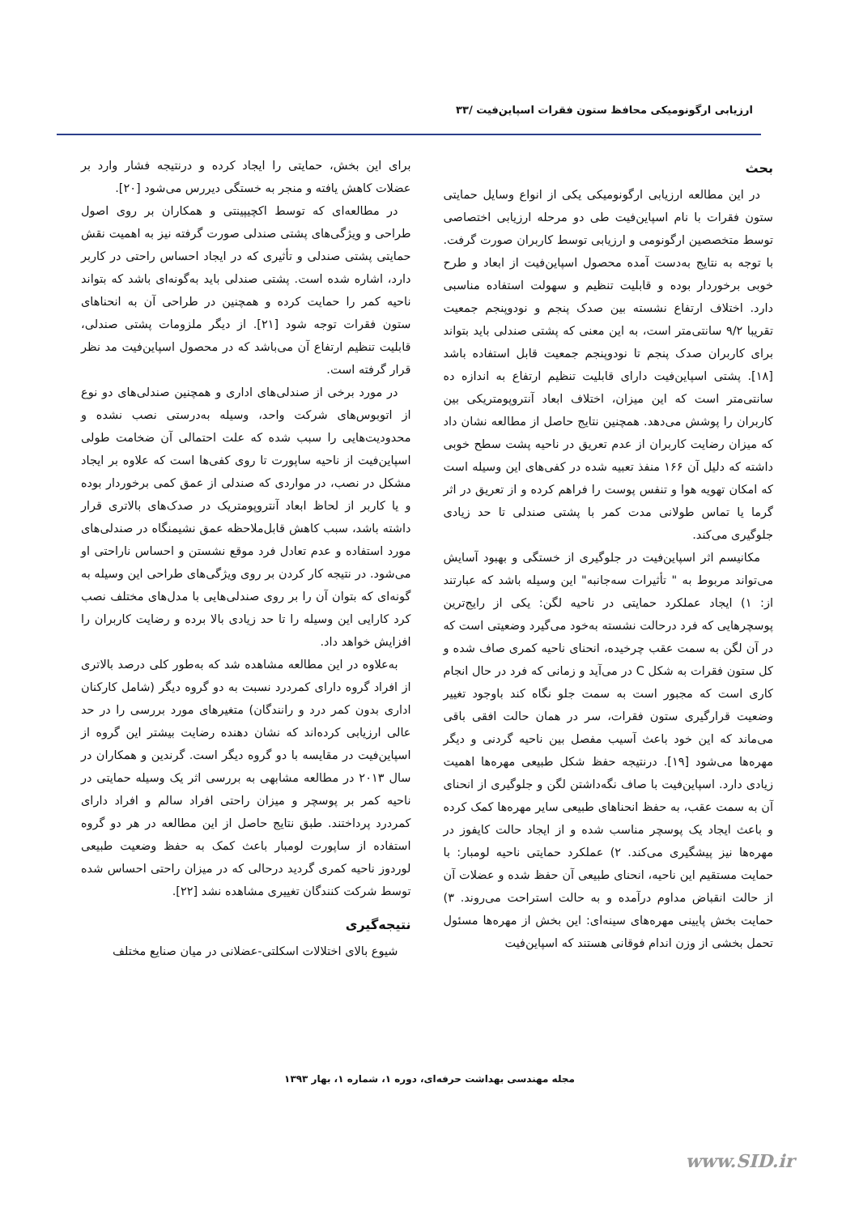ارزیابی ارگونومیکی محافظ ستون فقرات اسپاین‌فیت /۳۳
بحث
در این مطالعه ارزیابی ارگونومیکی یکی از انواع وسایل حمایتی ستون فقرات با نام اسپاین‌فیت طی دو مرحله ارزیابی اختصاصی توسط متخصصین ارگونومی و ارزیابی توسط کاربران صورت گرفت. با توجه به نتایج به‌دست آمده محصول اسپاین‌فیت از ابعاد و طرح خوبی برخوردار بوده و قابلیت تنظیم و سهولت استفاده مناسبی دارد. اختلاف ارتفاع نشسته بین صدک پنجم و نودوپنجم جمعیت تقریبا ۹/۲ سانتی‌متر است، به این معنی که پشتی صندلی باید بتواند برای کاربران صدک پنجم تا نودوپنجم جمعیت قابل استفاده باشد [۱۸]. پشتی اسپاین‌فیت دارای قابلیت تنظیم ارتفاع به اندازه ده سانتی‌متر است که این میزان، اختلاف ابعاد آنتروپومتریکی بین کاربران را پوشش می‌دهد. همچنین نتایج حاصل از مطالعه نشان داد که میزان رضایت کاربران از عدم تعریق در ناحیه پشت سطح خوبی داشته که دلیل آن ۱۶۶ منفذ تعبیه شده در کفی‌های این وسیله است که امکان تهویه هوا و تنفس پوست را فراهم کرده و از تعریق در اثر گرما یا تماس طولانی مدت کمر با پشتی صندلی تا حد زیادی جلوگیری می‌کند.
مکانیسم اثر اسپاین‌فیت در جلوگیری از خستگی و بهبود آسایش می‌تواند مربوط به " تأثیرات سه‌جانبه" این وسیله باشد که عبارتند از: ۱) ایجاد عملکرد حمایتی در ناحیه لگن: یکی از رایج‌ترین پوسچرهایی که فرد درحالت نشسته به‌خود می‌گیرد وضعیتی است که در آن لگن به سمت عقب چرخیده، انحنای ناحیه کمری صاف شده و کل ستون فقرات به شکل C در می‌آید و زمانی که فرد در حال انجام کاری است که مجبور است به سمت جلو نگاه کند باوجود تغییر وضعیت قرارگیری ستون فقرات، سر در همان حالت افقی باقی می‌ماند که این خود باعث آسیب مفصل بین ناحیه گردنی و دیگر مهره‌ها می‌شود [۱۹]. درنتیجه حفظ شکل طبیعی مهره‌ها اهمیت زیادی دارد. اسپاین‌فیت با صاف نگه‌داشتن لگن و جلوگیری از انحنای آن به سمت عقب، به حفظ انحناهای طبیعی سایر مهره‌ها کمک کرده و باعث ایجاد یک پوسچر مناسب شده و از ایجاد حالت کایفوز در مهره‌ها نیز پیشگیری می‌کند. ۲) عملکرد حمایتی ناحیه لومبار: با حمایت مستقیم این ناحیه، انحنای طبیعی آن حفظ شده و عضلات آن از حالت انقباض مداوم درآمده و به حالت استراحت می‌روند. ۳) حمایت بخش پایینی مهره‌های سینه‌ای: این بخش از مهره‌ها مسئول تحمل بخشی از وزن اندام فوقانی هستند که اسپاین‌فیت
برای این بخش، حمایتی را ایجاد کرده و درنتیجه فشار وارد بر عضلات کاهش یافته و منجر به خستگی دیررس می‌شود [۲۰].
در مطالعه‌ای که توسط اکچیپینتی و همکاران بر روی اصول طراحی و ویژگی‌های پشتی صندلی صورت گرفته نیز به اهمیت نقش حمایتی پشتی صندلی و تأثیری که در ایجاد احساس راحتی در کاربر دارد، اشاره شده است. پشتی صندلی باید به‌گونه‌ای باشد که بتواند ناحیه کمر را حمایت کرده و همچنین در طراحی آن به انحناهای ستون فقرات توجه شود [۲۱]. از دیگر ملزومات پشتی صندلی، قابلیت تنظیم ارتفاع آن می‌باشد که در محصول اسپاین‌فیت مد نظر قرار گرفته است.
در مورد برخی از صندلی‌های اداری و همچنین صندلی‌های دو نوع از اتوبوس‌های شرکت واحد، وسیله به‌درستی نصب نشده و محدودیت‌هایی را سبب شده که علت احتمالی آن ضخامت طولی اسپاین‌فیت از ناحیه ساپورت تا روی کفی‌ها است که علاوه بر ایجاد مشکل در نصب، در مواردی که صندلی از عمق کمی برخوردار بوده و یا کاربر از لحاظ ابعاد آنتروپومتریک در صدک‌های بالاتری قرار داشته باشد، سبب کاهش قابل‌ملاحظه عمق نشیمنگاه در صندلی‌های مورد استفاده و عدم تعادل فرد موقع نشستن و احساس ناراحتی او می‌شود. در نتیجه کار کردن بر روی ویژگی‌های طراحی این وسیله به گونه‌ای که بتوان آن را بر روی صندلی‌هایی با مدل‌های مختلف نصب کرد کارایی این وسیله را تا حد زیادی بالا برده و رضایت کاربران را افزایش خواهد داد.
به‌علاوه در این مطالعه مشاهده شد که به‌طور کلی درصد بالاتری از افراد گروه دارای کمردرد نسبت به دو گروه دیگر (شامل کارکنان اداری بدون کمر درد و رانندگان) متغیرهای مورد بررسی را در حد عالی ارزیابی کرده‌اند که نشان دهنده رضایت بیشتر این گروه از اسپاین‌فیت در مقایسه با دو گروه دیگر است. گرندین و همکاران در سال ۲۰۱۳ در مطالعه مشابهی به بررسی اثر یک وسیله حمایتی در ناحیه کمر بر پوسچر و میزان راحتی افراد سالم و افراد دارای کمردرد پرداختند. طبق نتایج حاصل از این مطالعه در هر دو گروه استفاده از ساپورت لومبار باعث کمک به حفظ وضعیت طبیعی لوردوز ناحیه کمری گردید درحالی که در میزان راحتی احساس شده توسط شرکت کنندگان تغییری مشاهده نشد [۲۲].
نتیجه‌گیری
شیوع بالای اختلالات اسکلتی-عضلانی در میان صنایع مختلف
مجله مهندسی بهداشت حرفه‌ای، دوره ۱، شماره ۱، بهار ۱۳۹۳
www.SID.ir